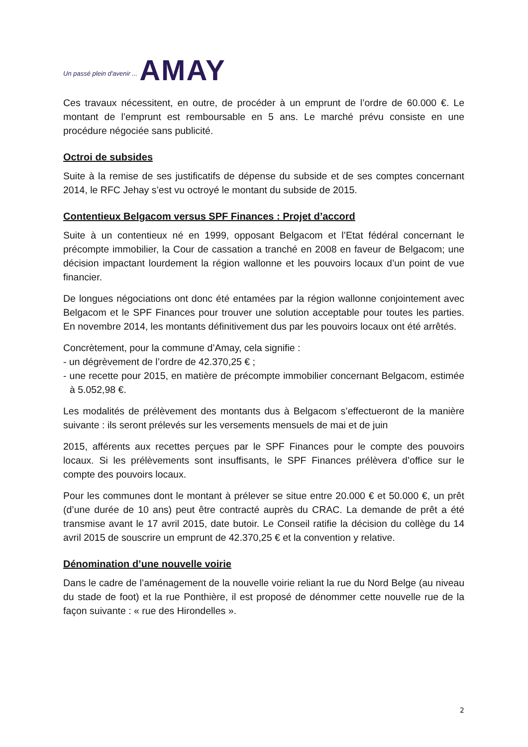Un passé plein d'avenir ... AMAY
Ces travaux nécessitent, en outre, de procéder à un emprunt de l’ordre de 60.000 €. Le montant de l’emprunt est remboursable en 5 ans. Le marché prévu consiste en une procédure négociée sans publicité.
Octroi de subsides
Suite à la remise de ses justificatifs de dépense du subside et de ses comptes concernant 2014, le RFC Jehay s’est vu octroyé le montant du subside de 2015.
Contentieux Belgacom versus SPF Finances : Projet d’accord
Suite à un contentieux né en 1999, opposant Belgacom et l’Etat fédéral concernant le précompte immobilier, la Cour de cassation a tranché en 2008 en faveur de Belgacom; une décision impactant lourdement la région wallonne et les pouvoirs locaux d’un point de vue financier.
De longues négociations ont donc été entamées par la région wallonne conjointement avec Belgacom et le SPF Finances pour trouver une solution acceptable pour toutes les parties. En novembre 2014, les montants définitivement dus par les pouvoirs locaux ont été arrêtés.
Concrètement, pour la commune d’Amay, cela signifie :
- un dégrèvement de l’ordre de 42.370,25 € ;
- une recette pour 2015, en matière de précompte immobilier concernant Belgacom, estimée à 5.052,98 €.
Les modalités de prélèvement des montants dus à Belgacom s’effectueront de la manière suivante : ils seront prélevés sur les versements mensuels de mai et de juin
2015, afférents aux recettes perçues par le SPF Finances pour le compte des pouvoirs locaux. Si les prélèvements sont insuffisants, le SPF Finances prélèvera d’office sur le compte des pouvoirs locaux.
Pour les communes dont le montant à prélever se situe entre 20.000 € et 50.000 €, un prêt (d’une durée de 10 ans) peut être contracté auprès du CRAC. La demande de prêt a été transmise avant le 17 avril 2015, date butoir. Le Conseil ratifie la décision du collège du 14 avril 2015 de souscrire un emprunt de 42.370,25 € et la convention y relative.
Dénomination d’une nouvelle voirie
Dans le cadre de l’aménagement de la nouvelle voirie reliant la rue du Nord Belge (au niveau du stade de foot) et la rue Ponthière, il est proposé de dénommer cette nouvelle rue de la façon suivante : « rue des Hirondelles ».
2